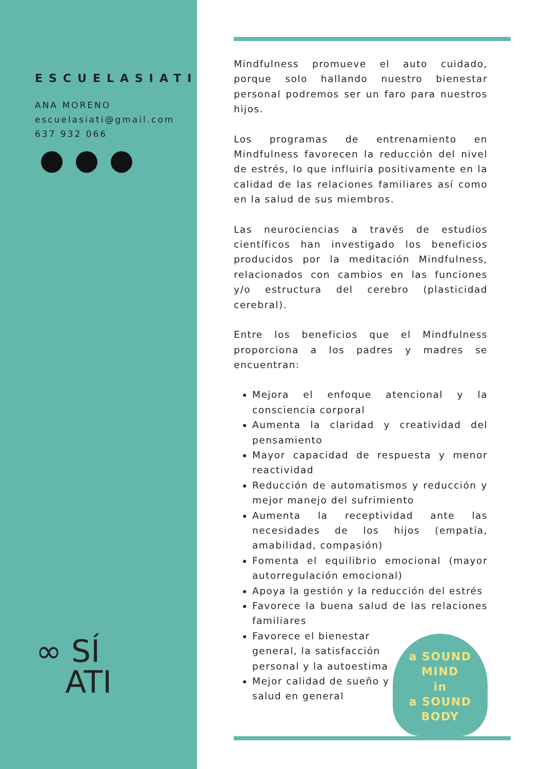ESCUELASIATI
ANA MORENO
escuelasiati@gmail.com
637 932 066
∞ SÍ
ATI
Mindfulness promueve el auto cuidado, porque solo hallando nuestro bienestar personal podremos ser un faro para nuestros hijos.
Los programas de entrenamiento en Mindfulness favorecen la reducción del nivel de estrés, lo que influiría positivamente en la calidad de las relaciones familiares así como en la salud de sus miembros.
Las neurociencias a través de estudios científicos han investigado los beneficios producidos por la meditación Mindfulness, relacionados con cambios en las funciones y/o estructura del cerebro (plasticidad cerebral).
Entre los beneficios que el Mindfulness proporciona a los padres y madres se encuentran:
Mejora el enfoque atencional y la consciencia corporal
Aumenta la claridad y creatividad del pensamiento
Mayor capacidad de respuesta y menor reactividad
Reducción de automatismos y reducción y mejor manejo del sufrimiento
Aumenta la receptividad ante las necesidades de los hijos (empatía, amabilidad, compasión)
Fomenta el equilibrio emocional (mayor autorregulación emocional)
Apoya la gestión y la reducción del estrés
Favorece la buena salud de las relaciones familiares
a SOUND
MIND
in
a SOUND BODY
Favorece el bienestar general, la satisfacción personal y la autoestima
Mejor calidad de sueño y salud en general